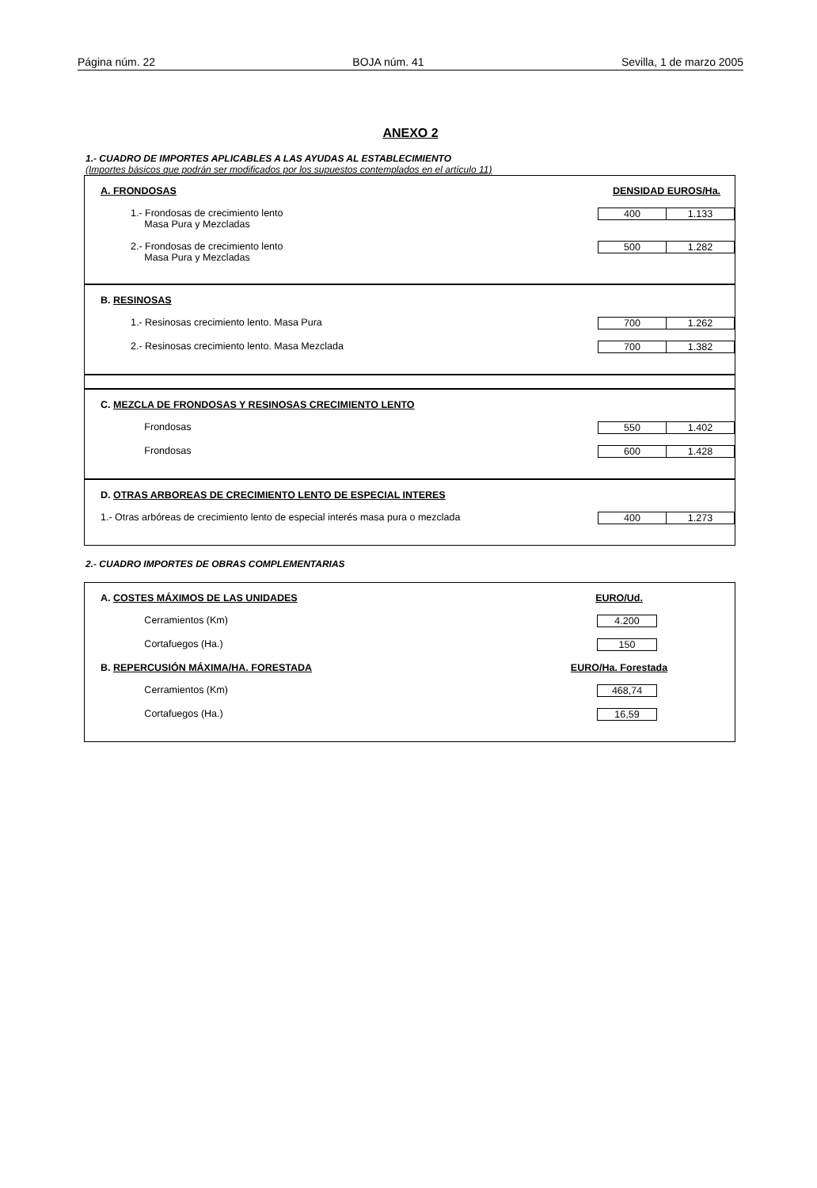Página núm. 22 BOJA núm. 41 Sevilla, 1 de marzo 2005
ANEXO 2
1.- CUADRO DE IMPORTES APLICABLES A LAS AYUDAS AL ESTABLECIMIENTO
(Importes básicos que podrán ser modificados por los supuestos contemplados en el artículo 11)
A. FRONDOSAS DENSIDAD EUROS/Ha.
1.- Frondosas de crecimiento lento
Masa Pura y Mezcladas 400 1.133
2.- Frondosas de crecimiento lento
Masa Pura y Mezcladas 500 1.282
B. RESINOSAS
1.- Resinosas crecimiento lento. Masa Pura 700 1.262
2.- Resinosas crecimiento lento. Masa Mezclada 700 1.382
C. MEZCLA DE FRONDOSAS Y RESINOSAS CRECIMIENTO LENTO
Frondosas 550 1.402
Frondosas 600 1.428
D. OTRAS ARBOREAS DE CRECIMIENTO LENTO DE ESPECIAL INTERES
1.- Otras arbóreas de crecimiento lento de especial interés masa pura o mezclada 400 1.273
2.- CUADRO IMPORTES DE OBRAS COMPLEMENTARIAS
A. COSTES MÁXIMOS DE LAS UNIDADES EURO/Ud.
Cerramientos (Km) 4.200
Cortafuegos (Ha.) 150
B. REPERCUSIÓN MÁXIMA/HA. FORESTADA EURO/Ha. Forestada
Cerramientos (Km) 468,74
Cortafuegos (Ha.) 16,59